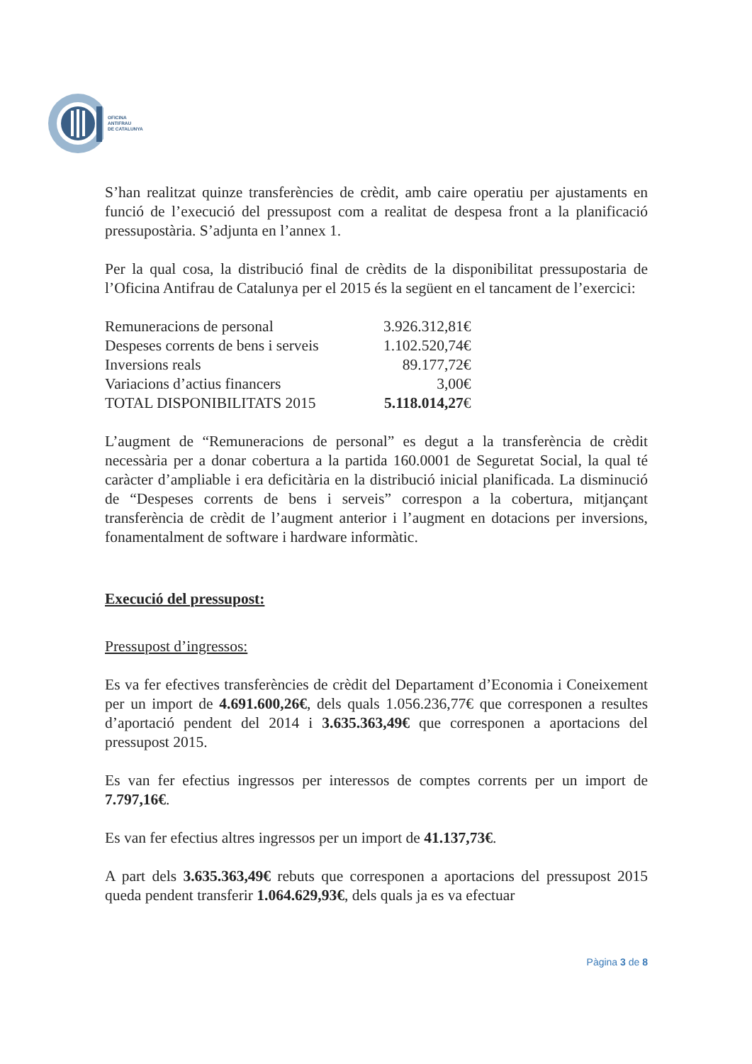OFICINA
ANTIFRAU
DE CATALUNYA
S’han realitzat quinze transferències de crèdit, amb caire operatiu per ajustaments en funció de l’execució del pressupost com a realitat de despesa front a la planificació pressupostària. S’adjunta en l’annex 1.
Per la qual cosa, la distribució final de crèdits de la disponibilitat pressupostaria de l’Oficina Antifrau de Catalunya per el 2015 és la següent en el tancament de l’exercici:
| Remuneracions de personal | 3.926.312,81€ |
| Despeses corrents de bens i serveis | 1.102.520,74€ |
| Inversions reals | 89.177,72€ |
| Variacions d’actius financers | 3,00€ |
| TOTAL DISPONIBILITATS 2015 | 5.118.014,27 € |
L’augment de “Remuneracions de personal” es degut a la transferència de crèdit necessària per a donar cobertura a la partida 160.0001 de Seguretat Social, la qual té caràcter d’ampliable i era deficitària en la distribució inicial planificada. La disminució de “Despeses corrents de bens i serveis” correspon a la cobertura, mitjançant transferència de crèdit de l’augment anterior i l’augment en dotacions per inversions, fonamentalment de software i hardware informàtic.
Execució del pressupost:
Pressupost d’ingressos:
Es va fer efectives transferències de crèdit del Departament d’Economia i Coneixement per un import de 4.691.600,26€, dels quals 1.056.236,77€ que corresponen a resultes d’aportació pendent del 2014 i 3.635.363,49€ que corresponen a aportacions del pressupost 2015.
Es van fer efectius ingressos per interessos de comptes corrents per un import de 7.797,16€.
Es van fer efectius altres ingressos per un import de 41.137,73€.
A part dels 3.635.363,49€ rebuts que corresponen a aportacions del pressupost 2015 queda pendent transferir 1.064.629,93€, dels quals ja es va efectuar
Pàgina 3 de 8